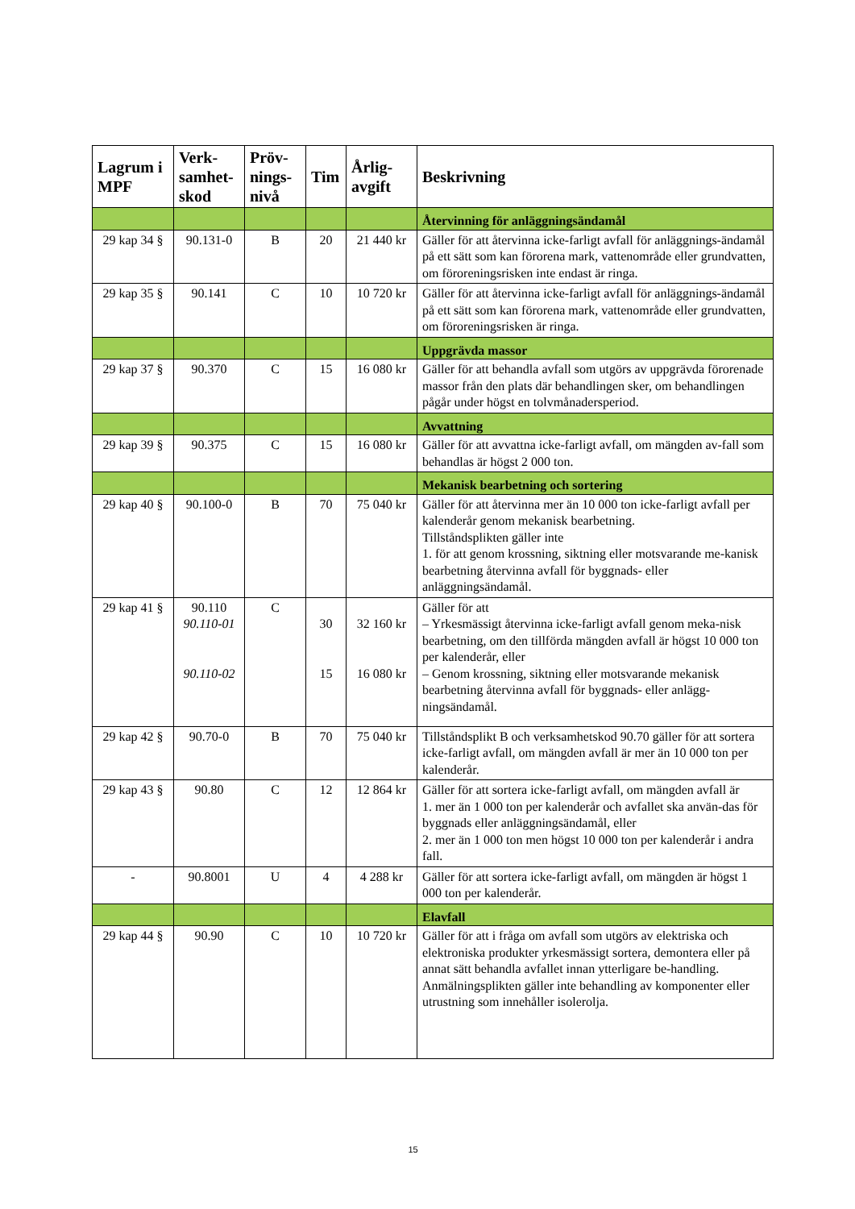| Lagrum i MPF | Verk-samhet-skod | Pröv-nings-nivå | Tim | Årlig-avgift | Beskrivning |
| --- | --- | --- | --- | --- | --- |
| | | | | | Återvinning för anläggningsändamål |
| 29 kap 34 § | 90.131-0 | B | 20 | 21 440 kr | Gäller för att återvinna icke-farligt avfall för anläggnings-ändamål på ett sätt som kan förorena mark, vattenområde eller grundvatten, om föroreningsrisken inte endast är ringa. |
| 29 kap 35 § | 90.141 | C | 10 | 10 720 kr | Gäller för att återvinna icke-farligt avfall för anläggnings-ändamål på ett sätt som kan förorena mark, vattenområde eller grundvatten, om föroreningsrisken är ringa. |
| | | | | | Uppgrävda massor |
| 29 kap 37 § | 90.370 | C | 15 | 16 080 kr | Gäller för att behandla avfall som utgörs av uppgrävda förorenade massor från den plats där behandlingen sker, om behandlingen pågår under högst en tolvmånadersperiod. |
| | | | | | Avvattning |
| 29 kap 39 § | 90.375 | C | 15 | 16 080 kr | Gäller för att avvattna icke-farligt avfall, om mängden av-fall som behandlas är högst 2 000 ton. |
| | | | | | Mekanisk bearbetning och sortering |
| 29 kap 40 § | 90.100-0 | B | 70 | 75 040 kr | Gäller för att återvinna mer än 10 000 ton icke-farligt avfall per kalenderår genom mekanisk bearbetning. Tillståndsplikten gäller inte 1. för att genom krossning, siktning eller motsvarande me-kanisk bearbetning återvinna avfall för byggnads- eller anläggningsändamål. |
| 29 kap 41 § | 90.110 90.110-01 90.110-02 | C | 30 15 | 32 160 kr 16 080 kr | Gäller för att – Yrkesmässigt återvinna icke-farligt avfall genom meka-nisk bearbetning, om den tillförda mängden avfall är högst 10 000 ton per kalenderår, eller – Genom krossning, siktning eller motsvarande mekanisk bearbetning återvinna avfall för byggnads- eller anlägg-ningsändamål. |
| 29 kap 42 § | 90.70-0 | B | 70 | 75 040 kr | Tillståndsplikt B och verksamhetskod 90.70 gäller för att sortera icke-farligt avfall, om mängden avfall är mer än 10 000 ton per kalenderår. |
| 29 kap 43 § | 90.80 | C | 12 | 12 864 kr | Gäller för att sortera icke-farligt avfall, om mängden avfall är 1. mer än 1 000 ton per kalenderår och avfallet ska använ-das för byggnads eller anläggningsändamål, eller 2. mer än 1 000 ton men högst 10 000 ton per kalenderår i andra fall. |
| - | 90.8001 | U | 4 | 4 288 kr | Gäller för att sortera icke-farligt avfall, om mängden är högst 1 000 ton per kalenderår. |
| | | | | | Elavfall |
| 29 kap 44 § | 90.90 | C | 10 | 10 720 kr | Gäller för att i fråga om avfall som utgörs av elektriska och elektroniska produkter yrkesmässigt sortera, demontera eller på annat sätt behandla avfallet innan ytterligare be-handling. Anmälningsplikten gäller inte behandling av komponenter eller utrustning som innehåller isolerolja. |
15